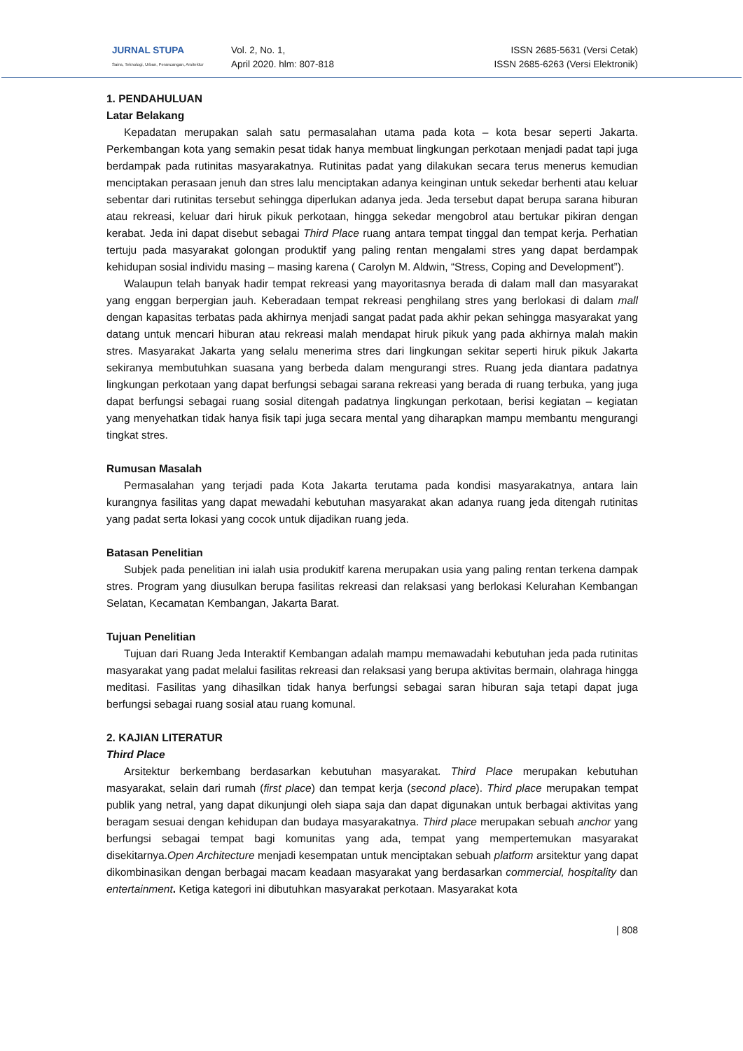JURNAL STUPA
Sains, Teknologi, Urban, Perancangan, Arsitektur
Vol. 2, No. 1,
April 2020. hlm: 807-818
ISSN 2685-5631 (Versi Cetak)
ISSN 2685-6263 (Versi Elektronik)
1. PENDAHULUAN
Latar Belakang
Kepadatan merupakan salah satu permasalahan utama pada kota – kota besar seperti Jakarta. Perkembangan kota yang semakin pesat tidak hanya membuat lingkungan perkotaan menjadi padat tapi juga berdampak pada rutinitas masyarakatnya. Rutinitas padat yang dilakukan secara terus menerus kemudian menciptakan perasaan jenuh dan stres lalu menciptakan adanya keinginan untuk sekedar berhenti atau keluar sebentar dari rutinitas tersebut sehingga diperlukan adanya jeda. Jeda tersebut dapat berupa sarana hiburan atau rekreasi, keluar dari hiruk pikuk perkotaan, hingga sekedar mengobrol atau bertukar pikiran dengan kerabat. Jeda ini dapat disebut sebagai Third Place ruang antara tempat tinggal dan tempat kerja. Perhatian tertuju pada masyarakat golongan produktif yang paling rentan mengalami stres yang dapat berdampak kehidupan sosial individu masing – masing karena ( Carolyn M. Aldwin, “Stress, Coping and Development”).
Walaupun telah banyak hadir tempat rekreasi yang mayoritasnya berada di dalam mall dan masyarakat yang enggan berpergian jauh. Keberadaan tempat rekreasi penghilang stres yang berlokasi di dalam mall dengan kapasitas terbatas pada akhirnya menjadi sangat padat pada akhir pekan sehingga masyarakat yang datang untuk mencari hiburan atau rekreasi malah mendapat hiruk pikuk yang pada akhirnya malah makin stres. Masyarakat Jakarta yang selalu menerima stres dari lingkungan sekitar seperti hiruk pikuk Jakarta sekiranya membutuhkan suasana yang berbeda dalam mengurangi stres. Ruang jeda diantara padatnya lingkungan perkotaan yang dapat berfungsi sebagai sarana rekreasi yang berada di ruang terbuka, yang juga dapat berfungsi sebagai ruang sosial ditengah padatnya lingkungan perkotaan, berisi kegiatan – kegiatan yang menyehatkan tidak hanya fisik tapi juga secara mental yang diharapkan mampu membantu mengurangi tingkat stres.
Rumusan Masalah
Permasalahan yang terjadi pada Kota Jakarta terutama pada kondisi masyarakatnya, antara lain kurangnya fasilitas yang dapat mewadahi kebutuhan masyarakat akan adanya ruang jeda ditengah rutinitas yang padat serta lokasi yang cocok untuk dijadikan ruang jeda.
Batasan Penelitian
Subjek pada penelitian ini ialah usia produkitf karena merupakan usia yang paling rentan terkena dampak stres. Program yang diusulkan berupa fasilitas rekreasi dan relaksasi yang berlokasi Kelurahan Kembangan Selatan, Kecamatan Kembangan, Jakarta Barat.
Tujuan Penelitian
Tujuan dari Ruang Jeda Interaktif Kembangan adalah mampu memawadahi kebutuhan jeda pada rutinitas masyarakat yang padat melalui fasilitas rekreasi dan relaksasi yang berupa aktivitas bermain, olahraga hingga meditasi. Fasilitas yang dihasilkan tidak hanya berfungsi sebagai saran hiburan saja tetapi dapat juga berfungsi sebagai ruang sosial atau ruang komunal.
2. KAJIAN LITERATUR
Third Place
Arsitektur berkembang berdasarkan kebutuhan masyarakat. Third Place merupakan kebutuhan masyarakat, selain dari rumah (first place) dan tempat kerja (second place). Third place merupakan tempat publik yang netral, yang dapat dikunjungi oleh siapa saja dan dapat digunakan untuk berbagai aktivitas yang beragam sesuai dengan kehidupan dan budaya masyarakatnya. Third place merupakan sebuah anchor yang berfungsi sebagai tempat bagi komunitas yang ada, tempat yang mempertemukan masyarakat disekitarnya.Open Architecture menjadi kesempatan untuk menciptakan sebuah platform arsitektur yang dapat dikombinasikan dengan berbagai macam keadaan masyarakat yang berdasarkan commercial, hospitality dan entertainment. Ketiga kategori ini dibutuhkan masyarakat perkotaan. Masyarakat kota
| 808